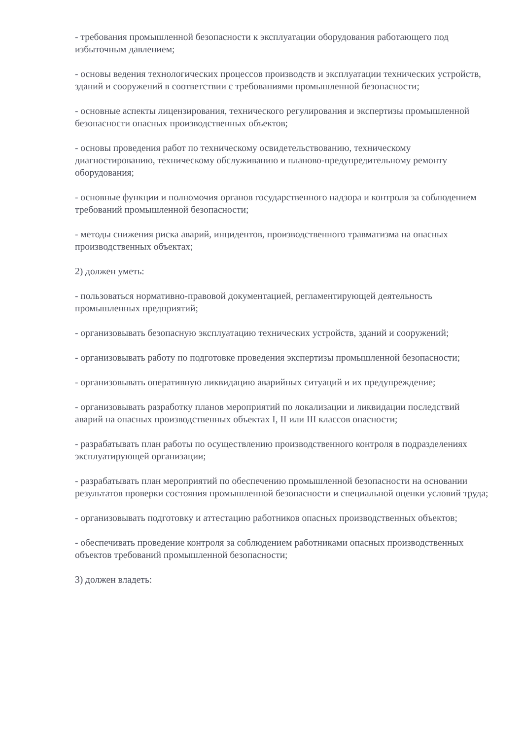- требования промышленной безопасности к эксплуатации оборудования работающего под избыточным давлением;
- основы ведения технологических процессов производств и эксплуатации технических устройств, зданий и сооружений в соответствии с требованиями промышленной безопасности;
- основные аспекты лицензирования, технического регулирования и экспертизы промышленной безопасности опасных производственных объектов;
- основы проведения работ по техническому освидетельствованию, техническому диагностированию, техническому обслуживанию и планово-предупредительному ремонту оборудования;
- основные функции и полномочия органов государственного надзора и контроля за соблюдением требований промышленной безопасности;
- методы снижения риска аварий, инцидентов, производственного травматизма на опасных производственных объектах;
2) должен уметь:
- пользоваться нормативно-правовой документацией, регламентирующей деятельность промышленных предприятий;
- организовывать безопасную эксплуатацию технических устройств, зданий и сооружений;
- организовывать работу по подготовке проведения экспертизы промышленной безопасности;
- организовывать оперативную ликвидацию аварийных ситуаций и их предупреждение;
- организовывать разработку планов мероприятий по локализации и ликвидации последствий аварий на опасных производственных объектах I, II или III классов опасности;
- разрабатывать план работы по осуществлению производственного контроля в подразделениях эксплуатирующей организации;
- разрабатывать план мероприятий по обеспечению промышленной безопасности на основании результатов проверки состояния промышленной безопасности и специальной оценки условий труда;
- организовывать подготовку и аттестацию работников опасных производственных объектов;
- обеспечивать проведение контроля за соблюдением работниками опасных производственных объектов требований промышленной безопасности;
3) должен владеть: